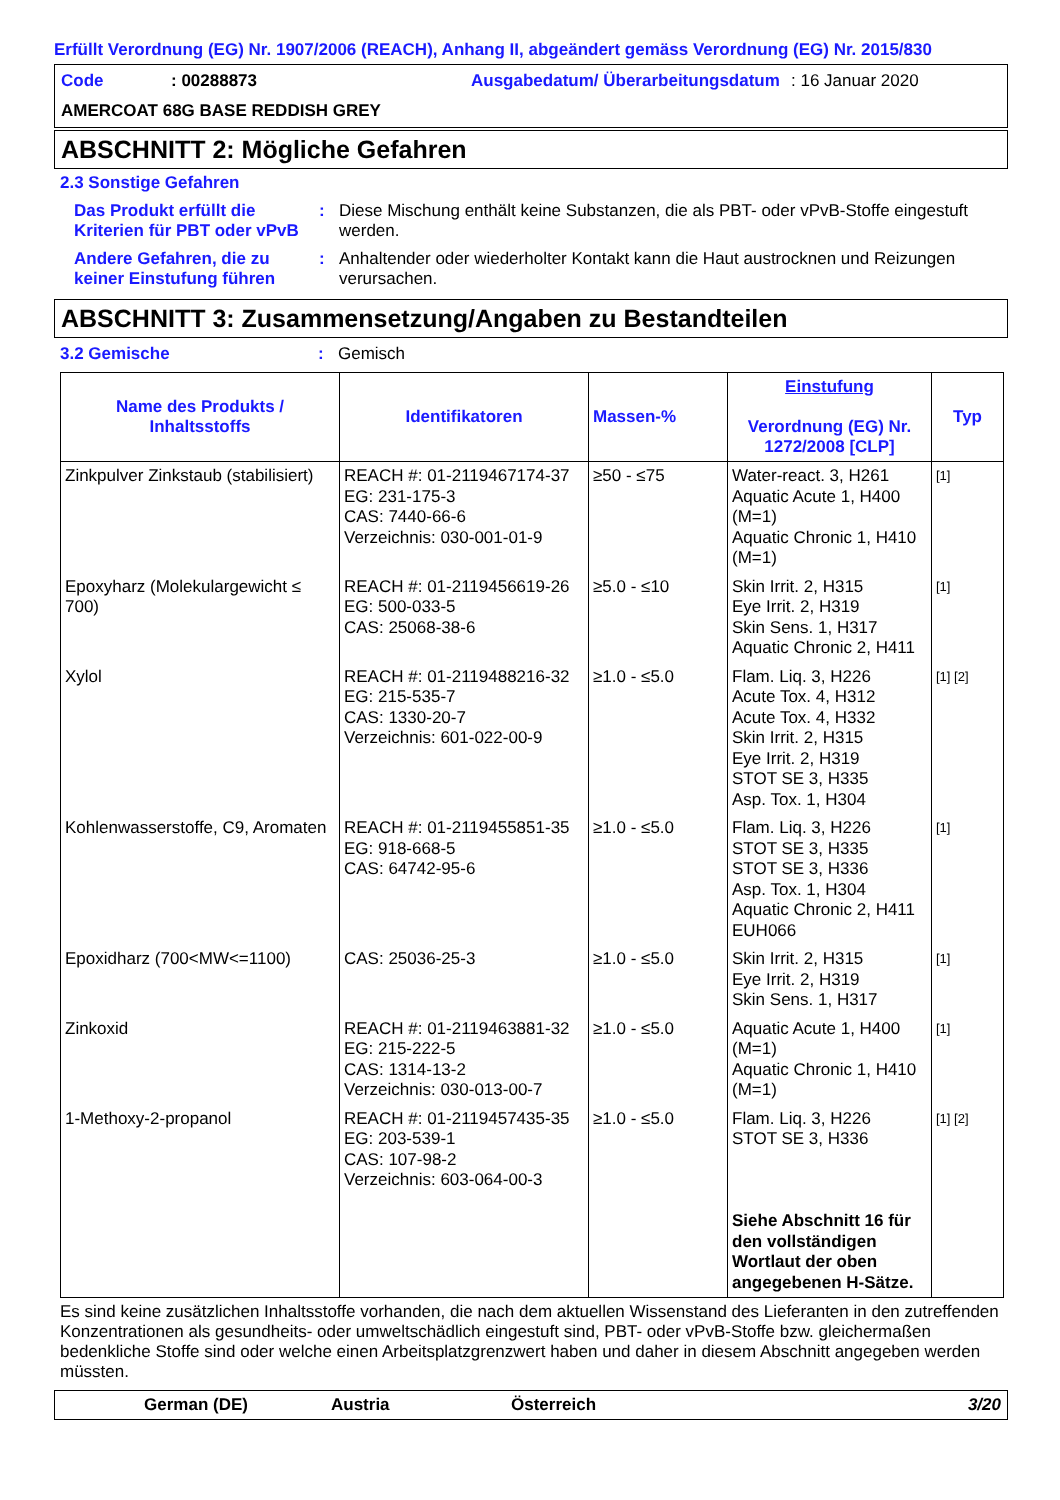Erfüllt Verordnung (EG) Nr. 1907/2006 (REACH), Anhang II, abgeändert gemäss Verordnung (EG) Nr. 2015/830
Code
: 00288873
Ausgabedatum/ Überarbeitungsdatum
: 16 Januar 2020
AMERCOAT 68G BASE REDDISH GREY
ABSCHNITT 2: Mögliche Gefahren
2.3 Sonstige Gefahren
Das Produkt erfüllt die Kriterien für PBT oder vPvB
:
Diese Mischung enthält keine Substanzen, die als PBT- oder vPvB-Stoffe eingestuft werden.
Andere Gefahren, die zu keiner Einstufung führen
:
Anhaltender oder wiederholter Kontakt kann die Haut austrocknen und Reizungen verursachen.
ABSCHNITT 3: Zusammensetzung/Angaben zu Bestandteilen
3.2 Gemische
:
Gemisch
| Name des Produkts / Inhaltsstoffs | Identifikatoren | Massen-% | Einstufung Verordnung (EG) Nr. 1272/2008 [CLP] | Typ |
| --- | --- | --- | --- | --- |
| Zinkpulver Zinkstaub (stabilisiert) | REACH #: 01-2119467174-37 EG: 231-175-3 CAS: 7440-66-6 Verzeichnis: 030-001-01-9 | ≥50 - ≤75 | Water-react. 3, H261 Aquatic Acute 1, H400 (M=1) Aquatic Chronic 1, H410 (M=1) | [1] |
| Epoxyharz (Molekulargewicht ≤ 700) | REACH #: 01-2119456619-26 EG: 500-033-5 CAS: 25068-38-6 | ≥5.0 - ≤10 | Skin Irrit. 2, H315 Eye Irrit. 2, H319 Skin Sens. 1, H317 Aquatic Chronic 2, H411 | [1] |
| Xylol | REACH #: 01-2119488216-32 EG: 215-535-7 CAS: 1330-20-7 Verzeichnis: 601-022-00-9 | ≥1.0 - ≤5.0 | Flam. Liq. 3, H226 Acute Tox. 4, H312 Acute Tox. 4, H332 Skin Irrit. 2, H315 Eye Irrit. 2, H319 STOT SE 3, H335 Asp. Tox. 1, H304 | [1] [2] |
| Kohlenwasserstoffe, C9, Aromaten | REACH #: 01-2119455851-35 EG: 918-668-5 CAS: 64742-95-6 | ≥1.0 - ≤5.0 | Flam. Liq. 3, H226 STOT SE 3, H335 STOT SE 3, H336 Asp. Tox. 1, H304 Aquatic Chronic 2, H411 EUH066 | [1] |
| Epoxidharz (700<MW<=1100) | CAS: 25036-25-3 | ≥1.0 - ≤5.0 | Skin Irrit. 2, H315 Eye Irrit. 2, H319 Skin Sens. 1, H317 | [1] |
| Zinkoxid | REACH #: 01-2119463881-32 EG: 215-222-5 CAS: 1314-13-2 Verzeichnis: 030-013-00-7 | ≥1.0 - ≤5.0 | Aquatic Acute 1, H400 (M=1) Aquatic Chronic 1, H410 (M=1) | [1] |
| 1-Methoxy-2-propanol | REACH #: 01-2119457435-35 EG: 203-539-1 CAS: 107-98-2 Verzeichnis: 603-064-00-3 | ≥1.0 - ≤5.0 | Flam. Liq. 3, H226 STOT SE 3, H336 Siehe Abschnitt 16 für den vollständigen Wortlaut der oben angegebenen H-Sätze. | [1] [2] |
Es sind keine zusätzlichen Inhaltsstoffe vorhanden, die nach dem aktuellen Wissenstand des Lieferanten in den zutreffenden Konzentrationen als gesundheits- oder umweltschädlich eingestuft sind, PBT- oder vPvB-Stoffe bzw. gleichermaßen bedenkliche Stoffe sind oder welche einen Arbeitsplatzgrenzwert haben und daher in diesem Abschnitt angegeben werden müssten.
German (DE)
Austria
Österreich
3/20